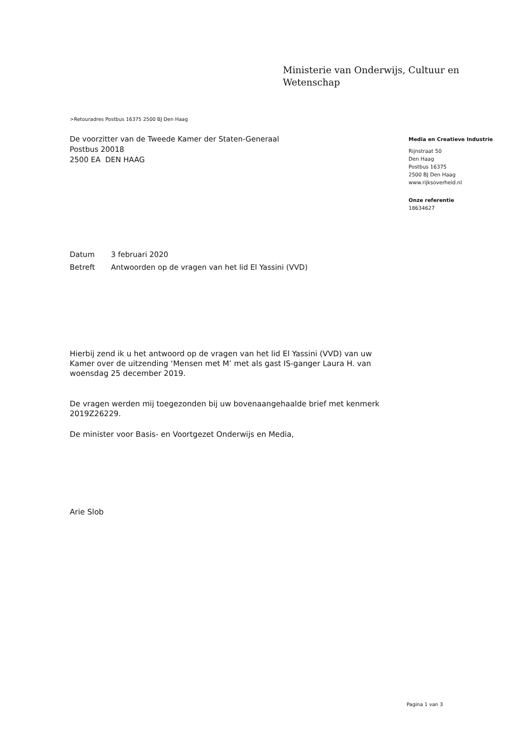Ministerie van Onderwijs, Cultuur en
Wetenschap
>Retouradres Postbus 16375 2500 BJ Den Haag
De voorzitter van de Tweede Kamer der Staten-Generaal
Postbus 20018
2500 EA DEN HAAG
Media en Creatieve Industrie
Rijnstraat 50
Den Haag
Postbus 16375
2500 BJ Den Haag
www.rijksoverheid.nl
Onze referentie
18634627
Datum 3 februari 2020
Betreft Antwoorden op de vragen van het lid El Yassini (VVD)
Hierbij zend ik u het antwoord op de vragen van het lid El Yassini (VVD) van uw Kamer over de uitzending ‘Mensen met M’ met als gast IS-ganger Laura H. van woensdag 25 december 2019.
De vragen werden mij toegezonden bij uw bovenaangehaalde brief met kenmerk 2019Z26229.
De minister voor Basis- en Voortgezet Onderwijs en Media,
Arie Slob
Pagina 1 van 3